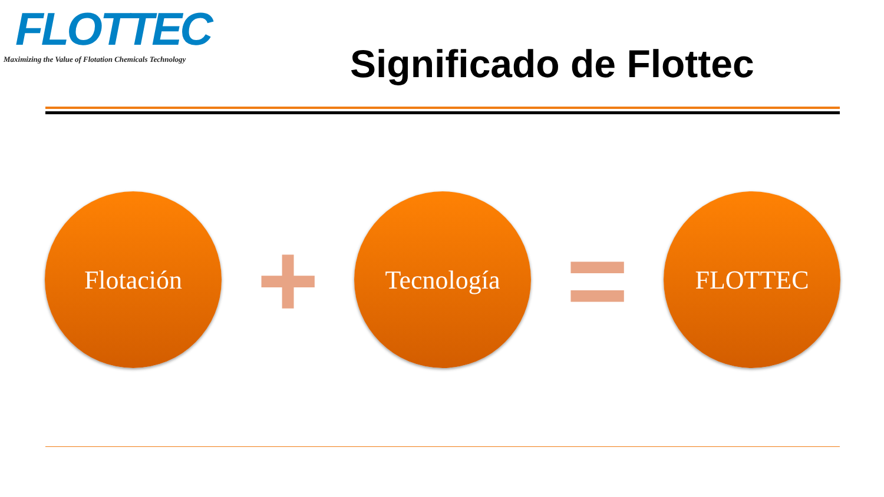FLOTTEC
Maximizing the Value of Flotation Chemicals Technology
Significado de Flottec
Flotación
+
Tecnología
=
FLOTTEC